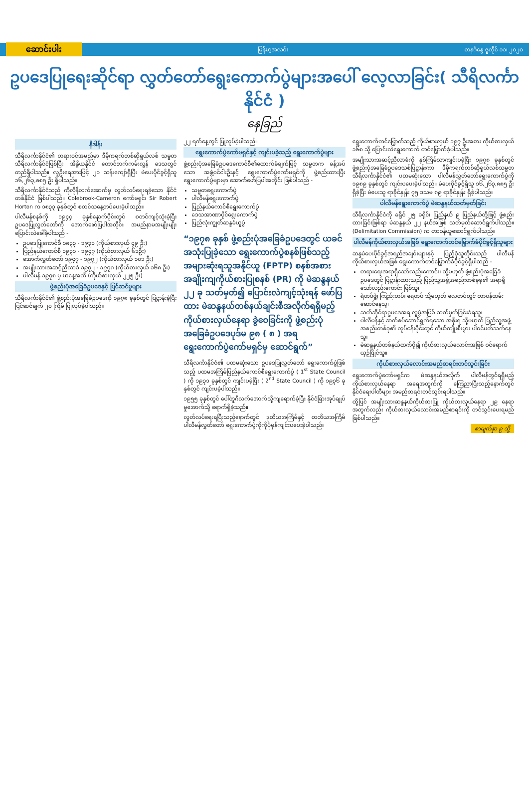ဆောင်းပါး မြန်မာ့အလင်း တနင်္ဂနွေ ဇူလိုင် ၁၁၊ ၂၀၂၀
ဥပဒေပြုရေးဆိုင်ရာ လွှတ်တော်ရွေးကောက်ပွဲများအပေါ် လေ့လာခြင်း( သီရိလင်္ကာနိုင်ငံ )
နေခြည်
နိဒါန်း
သီရိလင်္ကာနိုင်ငံ၏ တရားဝင်အမည်မှာ ဒီမိုကရက်တစ်ဆိုရှယ်လစ် သမ္မတ သီရိလင်္ကာနိုင်ငံဖြစ်ပြီး အိန္ဒိယနိုင်ငံ တောင်ဘက်ကမ်းလွန် ဒေသတွင် တည်ရှိပါသည်။ လူဦးရေအားဖြင့် ၂၁ သန်းကျော်ရှိပြီး မဲပေးပိုင်ခွင့်ရှိသူ ၁၆,၂၆၃,၈၈၅ ဦး ရှိပါသည်။
သီရိလင်္ကာနိုင်ငံသည် ကိုလိုနီလက်အောက်မှ လွတ်လပ်ရေးရခဲ့သော နိုင်ငံတစ်နိုင်ငံ ဖြစ်ပါသည်။ Colebrook-Cameron ကော်မရှင်၊ Sir Robert Horton က ၁၈၃၃ ခုနှစ်တွင် စတင်သနေ့တပ်ပေးခဲ့ပါသည်။
ပါလီမန်စနစ်ကို ၁၉၄၄ ခုနှစ်နောက်ပိုင်းတွင် စတင်ကျင့်သုံးခဲ့ပြီး ဥပဒေပြုလွှတ်တော်ကို အောက်ဖော်ပြပါအတိုင်း အမည်နာမအမျိုးမျိုး ပြောင်းလဲခေါ်ခဲ့ပါသည် -
ဥပဒေပြုကောင်စီ ၁၈၃၃ - ၁၉၃၁ (ကိုယ်စားလှယ် ၄၉ ဦး)
ပြည်နယ်ကောင်စီ ၁၉၃၁ - ၁၉၄၇ (ကိုယ်စားလှယ် ၆၁ဦး)
အောက်လွှတ်တော် ၁၉၄၇ - ၁၉၇၂ (ကိုယ်စားလှယ် ၁၀၁ ဦး)
အမျိုးသားအဆင့်ညီလာခံ ၁၉၇၂ - ၁၉၇၈ (ကိုယ်စားလှယ် ၁၆၈ ဦး)
ပါလီမန် ၁၉၇၈ မှ ယနေ့အထိ (ကိုယ်စားလှယ် ၂၂၅ ဦး)
ဖွဲ့စည်းပုံအခြေခံဥပဒေနှင့် ပြင်ဆင်မှုများ
သီရိလင်္ကာနိုင်ငံ၏ ဖွဲ့စည်းပုံအခြေခံဥပဒေကို ၁၉၇၈ ခုနှစ်တွင် ပြဋ္ဌာန်းခဲ့ပြီး ပြင်ဆင်ချက် ၂၀ ကြိမ် ပြုလုပ်ခဲ့ပါသည်။
၂၂ ရက်နေ့တွင် ပြုလုပ်ခဲ့ပါသည်။
ရွေးကောက်ပွဲကော်မရှင်နှင့် ကျင်းပခဲ့သည့် ရွေးကောက်ပွဲများ
ဖွဲ့စည်းပုံအခြေခံဥပဒေကောင်စီ၏ထောက်ခံချက်ဖြင့် သမ္မတက ခန့်အပ်သော အဖွဲ့ဝင်ငါးဦးနှင့် ရွေးကောက်ပွဲကော်မရှင်ကို ဖွဲ့စည်းထားပြီး ရွေးကောက်ပွဲများမှာ အောက်ဖော်ပြပါအတိုင်း ဖြစ်ပါသည် -
သမ္မတရွေးကောက်ပွဲ
ပါလီမန်ရွေးကောက်ပွဲ
ပြည်နယ်ကောင်စီရွေးကောက်ပွဲ
ဒေသအာဏာပိုင်ရွေးကောက်ပွဲ
ပြည်လုံးကျွတ်ဆန္ဒခံယူပွဲ
“၁၉၇၈ ခုနှစ် ဖွဲ့စည်းပုံအခြေခံဥပဒေတွင် ယခင်အသုံးပြုခဲ့သော ရွေးကောက်ပွဲစနစ်ဖြစ်သည့် အများဆုံးရသူအနိုင်ယူ (FPTP) စနစ်အစား အချိုးကျကိုယ်စားပြုစနစ် (PR) ကို မဲဆန္ဒနယ် ၂၂ ခု သတ်မှတ်၍ ပြောင်းလဲကျင့်သုံးရန် ဖော်ပြထား မဲဆန္ဒနယ်တစ်နယ်ချင်းစီအလိုက်ရရှိမည့် ကိုယ်စားလှယ်နေရာ ခွဲဝေခြင်းကို ဖွဲ့စည်းပုံအခြေခံဥပဒေပုဒ်မ ၉၈ ( ၈ ) အရ ရွေးကောက်ပွဲကော်မရှင်မှ ဆောင်ရွက်”
သီရိလင်္ကာနိုင်ငံ၏ ပထမဆုံးသော ဥပဒေပြုလွှတ်တော် ရွေးကောက်ပွဲဖြစ်သည့် ပထမအကြိမ်ပြည်နယ်ကောင်စီရွေးကောက်ပွဲ ( 1<sup>st</sup> State Council ) ကို ၁၉၃၁ ခုနှစ်တွင် ကျင်းပခဲ့ပြီး ( 2<sup>nd</sup> State Council ) ကို ၁၉၃၆ ခုနှစ်တွင် ကျင်းပခဲ့ပါသည်။
၁၉၅၅ ခုနှစ်တွင် ပေါ်တူဂီလက်အောက်သို့ကျရောက်ခဲ့ပြီး နိုင်ငံခြားအုပ်ချုပ်မှုအောက်သို့ ရောက်ရှိခဲ့သည်။
လွတ်လပ်ရေးရပြီးသည့်နောက်တွင် ဒုတိယအကြိမ်နှင့် တတိယအကြိမ် ပါလီမန်လွှတ်တော် ရွေးကောက်ပွဲကိုကိုပုံမှန်ကျင်းပပေးခဲ့ပါသည်။
ရွေးကောက်တင်မြှောက်သည့် ကိုယ်စားလှယ် ၁၉၇ ဦးအစား ကိုယ်စားလှယ် ၁၆၈ သို့ ပြောင်းလဲရွေးကောက် တင်မြှောက်ခဲ့ပါသည်။
အမျိုးသားအဆင့်ညီလာခံကို နှစ်ကြိမ်သာကျင်းပခဲ့ပြီး ၁၉၇၈ ခုနှစ်တွင် ဖွဲ့စည်းပုံအခြေခံဥပဒေသစ်ပြဋ္ဌာန်းကာ ဒီမိုကရက်တစ်ဆိုရှယ်လစ်သမ္မတ သီရိလင်္ကာနိုင်ငံ၏ ပထမဆုံးသော ပါလီမန်လွှတ်တော်ရွေးကောက်ပွဲကို ၁၉၈၉ ခုနှစ်တွင် ကျင်းပပေးခဲ့ပါသည်။ မဲပေးပိုင်ခွင့်ရှိသူ ၁၆,၂၆၃,၈၈၅ ဦးရှိခဲ့ပြီး မဲပေးသူ ရာခိုင်နှုန်း ၇၅ ဒသမ ၈၉ ရာခိုင်နှုန်း ရှိခဲ့ပါသည်။
ပါလီမန်ရွေးကောက်ပွဲ မဲဆန္ဒနယ်သတ်မှတ်ခြင်း
သီရိလင်္ကာနိုင်ငံကို ခရိုင် ၂၅ ခရိုင်၊ ပြည်နယ် ၉ ပြည်နယ်တို့ဖြင့် ဖွဲ့စည်းထားခြင်းဖြစ်ရာ မဲဆန္ဒနယ် ၂၂ နယ်အဖြစ် သတ်မှတ်ဆောင်ရွက်ပါသည်။ (Delimitation Commission) က တာဝန်ယူဆောင်ရွက်ပါသည်။
ပါလီမန်ကိုယ်စားလှယ်အဖြစ် ရွေးကောက်တင်မြှောက်ခံပိုင်ခွင့်ရှိသူများ
ဆန္ဒမဲပေးပိုင်ခွင့်အရည်အချင်းများနှင့် ပြည့်စုံသူတိုင်းသည် ပါလီမန်ကိုယ်စားလှယ်အဖြစ် ရွေးကောက်တင်မြှောက်ခံပိုင်ခွင့်ရှိပါသည် -
တရားရေးအရာရှိသော်လည်းကောင်း၊ သို့မဟုတ် ဖွဲ့စည်းပုံအခြေခံဥပဒေတွင် ပြဋ္ဌာန်းထားသည့် ပြည်သူ့အဖွဲ့အစည်းတစ်ခုခု၏ အရာရှိသော်လည်းကောင်း ဖြစ်သူ၊
ရဲတပ်ဖွဲ့၊ ကြည်းတပ်၊ ရေတပ် သို့မဟုတ် လေတပ်တွင် တာဝန်ထမ်းဆောင်နေသူ၊
သက်ဆိုင်ရာဥပဒေအရ လူမွဲအဖြစ် သတ်မှတ်ခြင်းခံရသူ၊
ပါလီမန်နှင့် ဆက်စပ်ဆောင်ရွက်ရသော အစိုးရ သို့မဟုတ် ပြည်သူ့အဖွဲ့အစည်းတစ်ခု၏ လုပ်ငန်းပိုင်းတွင် ကိုယ်ကျိုးစီးပွား ပါဝင်ပတ်သက်နေသူ၊
မဲဆန္ဒနယ်တစ်နယ်ထက်ပို၍ ကိုယ်စားလှယ်လောင်းအဖြစ် ဝင်ရောက်ယှဉ်ပြိုင်သူ။
ကိုယ်စားလှယ်လောင်းအမည်စာရင်းတင်သွင်းခြင်း
ရွေးကောက်ပွဲကော်မရှင်က မဲဆန္ဒနယ်အလိုက် ပါလီမန်တွင်ရရှိမည့် ကိုယ်စားလှယ်နေရာ အရေအတွက်ကို ကြေညာပြီးသည့်နောက်တွင် နိုင်ငံရေးပါတီများ အမည်စာရင်းတင်သွင်းရပါသည်။
ထို့ပြင် အမျိုးသားဆန္ဒနယ်ကိုယ်စားပြု ကိုယ်စားလှယ်နေရာ ၂၉ နေရာအတွက်လည်း ကိုယ်စားလှယ်လောင်းအမည်စာရင်းကို တင်သွင်းပေးရမည် ဖြစ်ပါသည်။
စာမျက်နှာ ၉ သို့